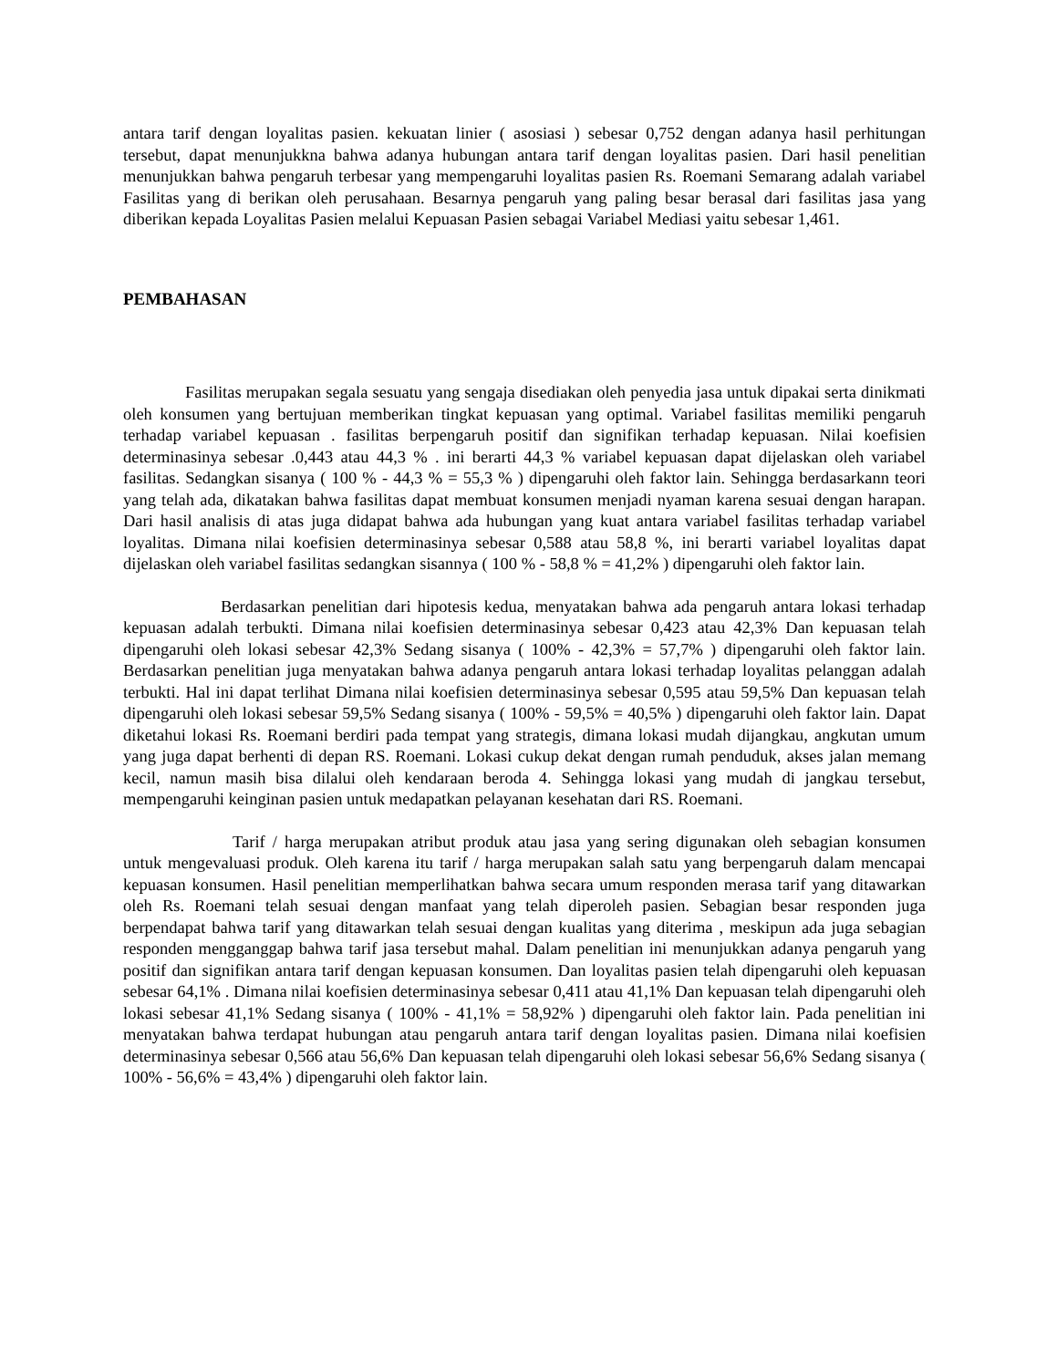antara tarif dengan loyalitas pasien. kekuatan linier ( asosiasi ) sebesar 0,752 dengan adanya hasil perhitungan tersebut, dapat menunjukkna bahwa adanya hubungan antara tarif dengan loyalitas pasien. Dari hasil penelitian menunjukkan bahwa pengaruh terbesar yang mempengaruhi loyalitas pasien Rs. Roemani Semarang adalah variabel Fasilitas yang di berikan oleh perusahaan. Besarnya pengaruh yang paling besar berasal dari fasilitas jasa yang diberikan kepada Loyalitas Pasien melalui Kepuasan Pasien sebagai Variabel Mediasi yaitu sebesar 1,461.
PEMBAHASAN
Fasilitas merupakan segala sesuatu yang sengaja disediakan oleh penyedia jasa untuk dipakai serta dinikmati oleh konsumen yang bertujuan memberikan tingkat kepuasan yang optimal. Variabel fasilitas memiliki pengaruh terhadap variabel kepuasan . fasilitas berpengaruh positif dan signifikan terhadap kepuasan. Nilai koefisien determinasinya sebesar .0,443 atau 44,3 % . ini berarti 44,3 % variabel kepuasan dapat dijelaskan oleh variabel fasilitas. Sedangkan sisanya ( 100 % - 44,3 % = 55,3 % ) dipengaruhi oleh faktor lain. Sehingga berdasarkann teori yang telah ada, dikatakan bahwa fasilitas dapat membuat konsumen menjadi nyaman karena sesuai dengan harapan. Dari hasil analisis di atas juga didapat bahwa ada hubungan yang kuat antara variabel fasilitas terhadap variabel loyalitas. Dimana nilai koefisien determinasinya sebesar 0,588 atau 58,8 %, ini berarti variabel loyalitas dapat dijelaskan oleh variabel fasilitas sedangkan sisannya ( 100 % - 58,8 % = 41,2% ) dipengaruhi oleh faktor lain.
Berdasarkan penelitian dari hipotesis kedua, menyatakan bahwa ada pengaruh antara lokasi terhadap kepuasan adalah terbukti. Dimana nilai koefisien determinasinya sebesar 0,423 atau 42,3% Dan kepuasan telah dipengaruhi oleh lokasi sebesar 42,3% Sedang sisanya ( 100% - 42,3% = 57,7% ) dipengaruhi oleh faktor lain. Berdasarkan penelitian juga menyatakan bahwa adanya pengaruh antara lokasi terhadap loyalitas pelanggan adalah terbukti. Hal ini dapat terlihat Dimana nilai koefisien determinasinya sebesar 0,595 atau 59,5% Dan kepuasan telah dipengaruhi oleh lokasi sebesar 59,5% Sedang sisanya ( 100% - 59,5% = 40,5% ) dipengaruhi oleh faktor lain. Dapat diketahui lokasi Rs. Roemani berdiri pada tempat yang strategis, dimana lokasi mudah dijangkau, angkutan umum yang juga dapat berhenti di depan RS. Roemani. Lokasi cukup dekat dengan rumah penduduk, akses jalan memang kecil, namun masih bisa dilalui oleh kendaraan beroda 4. Sehingga lokasi yang mudah di jangkau tersebut, mempengaruhi keinginan pasien untuk medapatkan pelayanan kesehatan dari RS. Roemani.
Tarif / harga merupakan atribut produk atau jasa yang sering digunakan oleh sebagian konsumen untuk mengevaluasi produk. Oleh karena itu tarif / harga merupakan salah satu yang berpengaruh dalam mencapai kepuasan konsumen. Hasil penelitian memperlihatkan bahwa secara umum responden merasa tarif yang ditawarkan oleh Rs. Roemani telah sesuai dengan manfaat yang telah diperoleh pasien. Sebagian besar responden juga berpendapat bahwa tarif yang ditawarkan telah sesuai dengan kualitas yang diterima , meskipun ada juga sebagian responden mengganggap bahwa tarif jasa tersebut mahal. Dalam penelitian ini menunjukkan adanya pengaruh yang positif dan signifikan antara tarif dengan kepuasan konsumen. Dan loyalitas pasien telah dipengaruhi oleh kepuasan sebesar 64,1% . Dimana nilai koefisien determinasinya sebesar 0,411 atau 41,1% Dan kepuasan telah dipengaruhi oleh lokasi sebesar 41,1% Sedang sisanya ( 100% - 41,1% = 58,92% ) dipengaruhi oleh faktor lain. Pada penelitian ini menyatakan bahwa terdapat hubungan atau pengaruh antara tarif dengan loyalitas pasien. Dimana nilai koefisien determinasinya sebesar 0,566 atau 56,6% Dan kepuasan telah dipengaruhi oleh lokasi sebesar 56,6% Sedang sisanya ( 100% - 56,6% = 43,4% ) dipengaruhi oleh faktor lain.